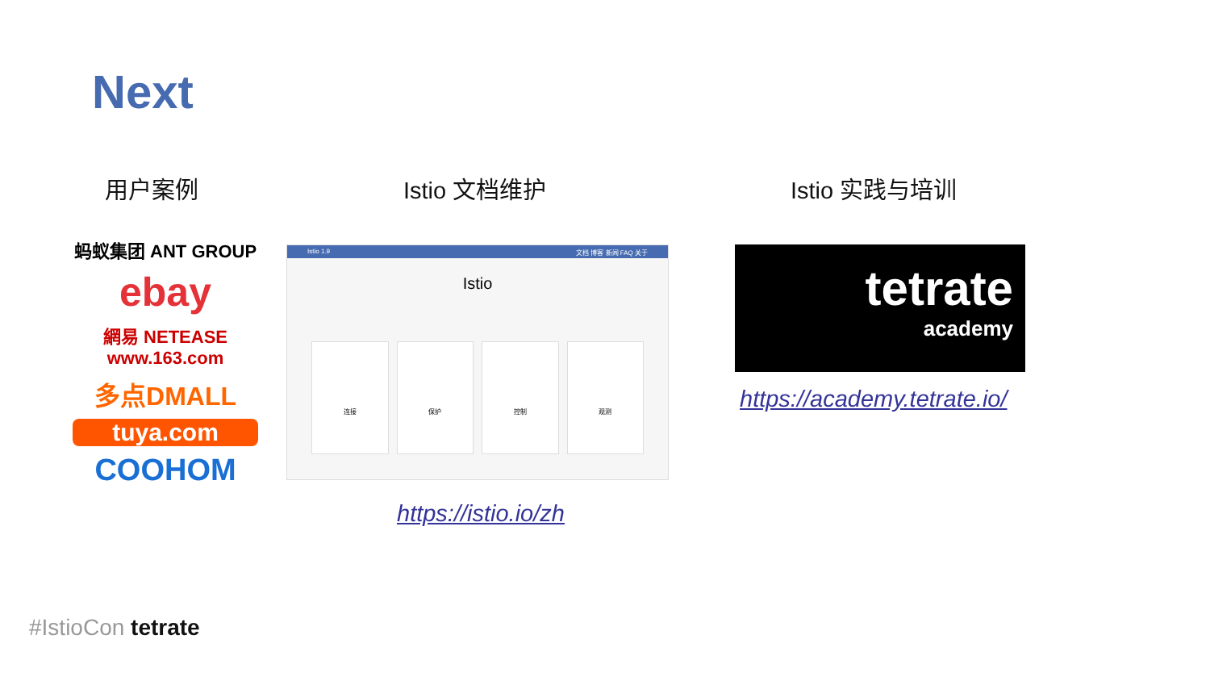Next
用户案例 Istio 文档维护 Istio 实践与培训
蚂蚁集团 ANT GROUP
ebay
網易 NETEASE www.163.com
多点DMALL
tuya.com
COOHOM
Istio 1.9 文档 博客 新闻 FAQ 关于
Istio
连接 保护 控制 观测
https://istio.io/zh
tetrate
academy
https://academy.tetrate.io/
#IstioCon tetrate